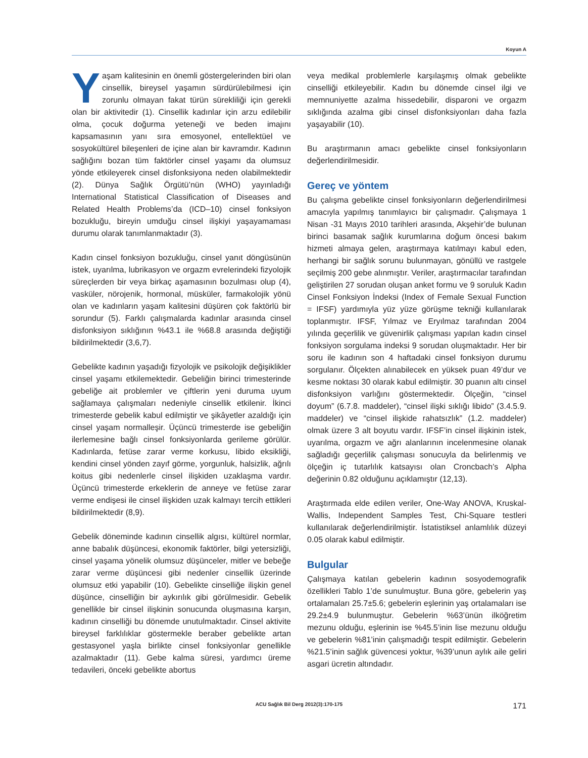Koyun A
Yaşam kalitesinin en önemli göstergelerinden biri olan cinsellik, bireysel yaşamın sürdürülebilmesi için zorunlu olmayan fakat türün sürekliliği için gerekli olan bir aktivitedir (1). Cinsellik kadınlar için arzu edilebilir olma, çocuk doğurma yeteneği ve beden imajını kapsamasının yanı sıra emosyonel, entellektüel ve sosyokültürel bileşenleri de içine alan bir kavramdır. Kadının sağlığını bozan tüm faktörler cinsel yaşamı da olumsuz yönde etkileyerek cinsel disfonksiyona neden olabilmektedir (2). Dünya Sağlık Örgütü’nün (WHO) yayınladığı International Statistical Classification of Diseases and Related Health Problems’da (ICD–10) cinsel fonksiyon bozukluğu, bireyin umduğu cinsel ilişkiyi yaşayamaması durumu olarak tanımlanmaktadır (3).
Kadın cinsel fonksiyon bozukluğu, cinsel yanıt döngüsünün istek, uyarılma, lubrikasyon ve orgazm evrelerindeki fizyolojik süreçlerden bir veya birkaç aşamasının bozulması olup (4), vasküler, nörojenik, hormonal, müsküler, farmakolojik yönü olan ve kadınların yaşam kalitesini düşüren çok faktörlü bir sorundur (5). Farklı çalışmalarda kadınlar arasında cinsel disfonksiyon sıklığının %43.1 ile %68.8 arasında değiştiği bildirilmektedir (3,6,7).
Gebelikte kadının yaşadığı fizyolojik ve psikolojik değişiklikler cinsel yaşamı etkilemektedir. Gebeliğin birinci trimesterinde gebeliğe ait problemler ve çiftlerin yeni duruma uyum sağlamaya çalışmaları nedeniyle cinsellik etkilenir. İkinci trimesterde gebelik kabul edilmiştir ve şikâyetler azaldığı için cinsel yaşam normalleşir. Üçüncü trimesterde ise gebeliğin ilerlemesine bağlı cinsel fonksiyonlarda gerileme görülür. Kadınlarda, fetüse zarar verme korkusu, libido eksikliği, kendini cinsel yönden zayıf görme, yorgunluk, halsizlik, ağrılı koitus gibi nedenlerle cinsel ilişkiden uzaklaşma vardır. Üçüncü trimesterde erkeklerin de anneye ve fetüse zarar verme endişesi ile cinsel ilişkiden uzak kalmayı tercih ettikleri bildirilmektedir (8,9).
Gebelik döneminde kadının cinsellik algısı, kültürel normlar, anne babalık düşüncesi, ekonomik faktörler, bilgi yetersizliği, cinsel yaşama yönelik olumsuz düşünceler, mitler ve bebeğe zarar verme düşüncesi gibi nedenler cinsellik üzerinde olumsuz etki yapabilir (10). Gebelikte cinselliğe ilişkin genel düşünce, cinselliğin bir aykırılık gibi görülmesidir. Gebelik genellikle bir cinsel ilişkinin sonucunda oluşmasına karşın, kadının cinselliği bu dönemde unutulmaktadır. Cinsel aktivite bireysel farklılıklar göstermekle beraber gebelikte artan gestasyonel yaşla birlikte cinsel fonksiyonlar genellikle azalmaktadır (11). Gebe kalma süresi, yardımcı üreme tedavileri, önceki gebelikte abortus
veya medikal problemlerle karşılaşmış olmak gebelikte cinselliği etkileyebilir. Kadın bu dönemde cinsel ilgi ve memnuniyette azalma hissedebilir, disparoni ve orgazm sıklığında azalma gibi cinsel disfonksiyonları daha fazla yaşayabilir (10).
Bu araştırmanın amacı gebelikte cinsel fonksiyonların değerlendirilmesidir.
Gereç ve yöntem
Bu çalışma gebelikte cinsel fonksiyonların değerlendirilmesi amacıyla yapılmış tanımlayıcı bir çalışmadır. Çalışmaya 1 Nisan -31 Mayıs 2010 tarihleri arasında, Akşehir’de bulunan birinci basamak sağlık kurumlarına doğum öncesi bakım hizmeti almaya gelen, araştırmaya katılmayı kabul eden, herhangi bir sağlık sorunu bulunmayan, gönüllü ve rastgele seçilmiş 200 gebe alınmıştır. Veriler, araştırmacılar tarafından geliştirilen 27 sorudan oluşan anket formu ve 9 soruluk Kadın Cinsel Fonksiyon İndeksi (Index of Female Sexual Function = IFSF) yardımıyla yüz yüze görüşme tekniği kullanılarak toplanmıştır. IFSF, Yılmaz ve Eryılmaz tarafından 2004 yılında geçerlilik ve güvenirlik çalışması yapılan kadın cinsel fonksiyon sorgulama indeksi 9 sorudan oluşmaktadır. Her bir soru ile kadının son 4 haftadaki cinsel fonksiyon durumu sorgulanır. Ölçekten alınabilecek en yüksek puan 49’dur ve kesme noktası 30 olarak kabul edilmiştir. 30 puanın altı cinsel disfonksiyon varlığını göstermektedir. Ölçeğin, “cinsel doyum” (6.7.8. maddeler), “cinsel ilişki sıklığı libido” (3.4.5.9. maddeler) ve “cinsel ilişkide rahatsızlık” (1.2. maddeler) olmak üzere 3 alt boyutu vardır. IFSF’in cinsel ilişkinin istek, uyarılma, orgazm ve ağrı alanlarının incelenmesine olanak sağladığı geçerlilik çalışması sonucuyla da belirlenmiş ve ölçeğin iç tutarlılık katsayısı olan Croncbach’s Alpha değerinin 0.82 olduğunu açıklamıştır (12,13).
Araştırmada elde edilen veriler, One-Way ANOVA, Kruskal-Wallis, Independent Samples Test, Chi-Square testleri kullanılarak değerlendirilmiştir. İstatistiksel anlamlılık düzeyi 0.05 olarak kabul edilmiştir.
Bulgular
Çalışmaya katılan gebelerin kadının sosyodemografik özellikleri Tablo 1’de sunulmuştur. Buna göre, gebelerin yaş ortalamaları 25.7±5.6; gebelerin eşlerinin yaş ortalamaları ise 29.2±4.9 bulunmuştur. Gebelerin %63’ünün ilköğretim mezunu olduğu, eşlerinin ise %45.5’inin lise mezunu olduğu ve gebelerin %81’inin çalışmadığı tespit edilmiştir. Gebelerin %21.5’inin sağlık güvencesi yoktur, %39’unun aylık aile geliri asgari ücretin altındadır.
ACU Sağlık Bil Derg 2012(3):170-175 171